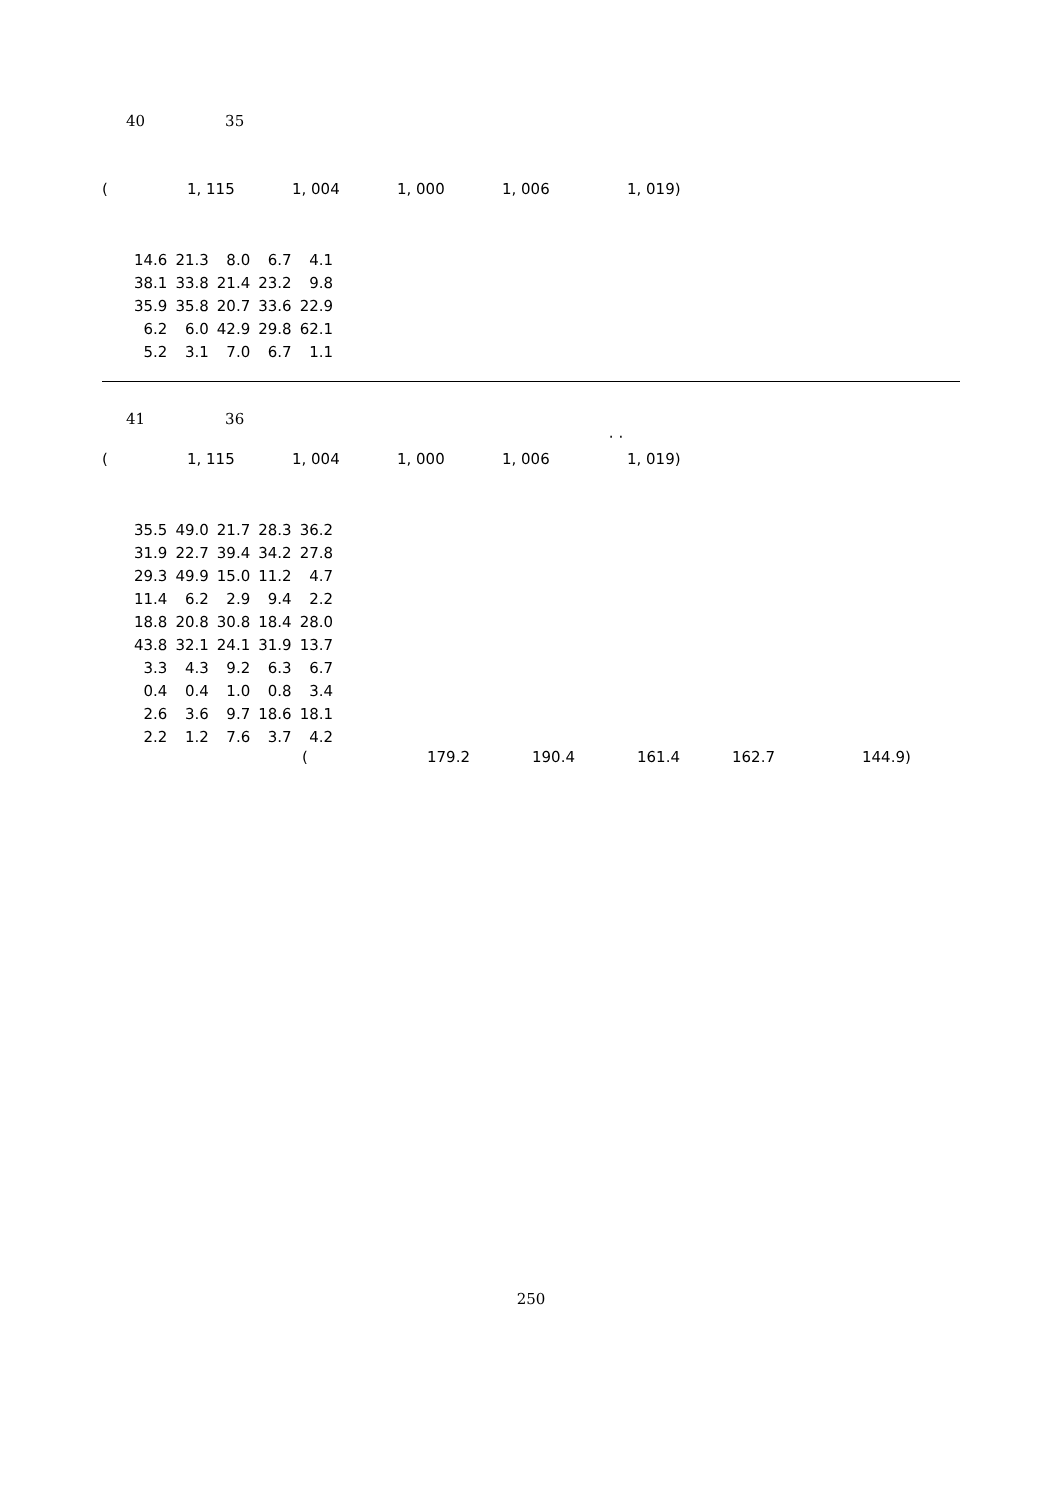40 35
(1, 115 1, 004 1, 000 1, 006 1, 019)
| 14.6 | 21.3 | 8.0 | 6.7 | 4.1 |
| 38.1 | 33.8 | 21.4 | 23.2 | 9.8 |
| 35.9 | 35.8 | 20.7 | 33.6 | 22.9 |
| 6.2 | 6.0 | 42.9 | 29.8 | 62.1 |
| 5.2 | 3.1 | 7.0 | 6.7 | 1.1 |
41 36
· ·
(1, 115 1, 004 1, 000 1, 006 1, 019)
| 35.5 | 49.0 | 21.7 | 28.3 | 36.2 |
| 31.9 | 22.7 | 39.4 | 34.2 | 27.8 |
| 29.3 | 49.9 | 15.0 | 11.2 | 4.7 |
| 11.4 | 6.2 | 2.9 | 9.4 | 2.2 |
| 18.8 | 20.8 | 30.8 | 18.4 | 28.0 |
| 43.8 | 32.1 | 24.1 | 31.9 | 13.7 |
| 3.3 | 4.3 | 9.2 | 6.3 | 6.7 |
| 0.4 | 0.4 | 1.0 | 0.8 | 3.4 |
| 2.6 | 3.6 | 9.7 | 18.6 | 18.1 |
| 2.2 | 1.2 | 7.6 | 3.7 | 4.2 |
(179.2 190.4 161.4 162.7 144.9)
250